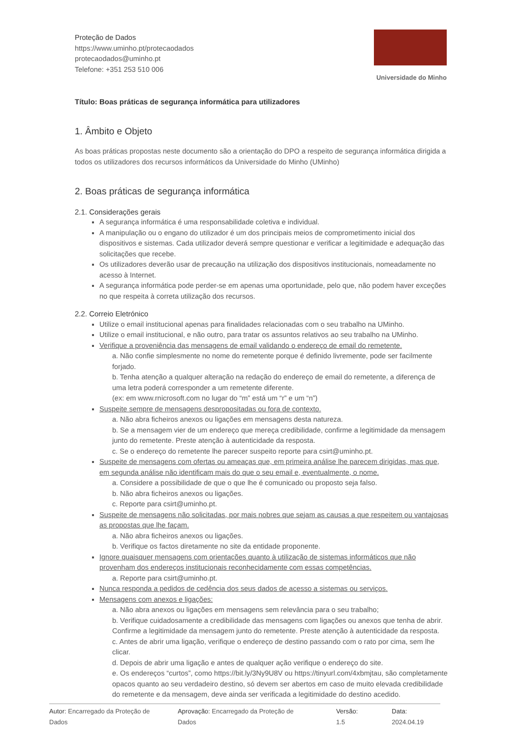Proteção de Dados
https://www.uminho.pt/protecaodados
protecaodados@uminho.pt
Telefone: +351 253 510 006
Universidade do Minho
Título: Boas práticas de segurança informática para utilizadores
1. Âmbito e Objeto
As boas práticas propostas neste documento são a orientação do DPO a respeito de segurança informática dirigida a todos os utilizadores dos recursos informáticos da Universidade do Minho (UMinho)
2. Boas práticas de segurança informática
2.1. Considerações gerais
A segurança informática é uma responsabilidade coletiva e individual.
A manipulação ou o engano do utilizador é um dos principais meios de comprometimento inicial dos dispositivos e sistemas. Cada utilizador deverá sempre questionar e verificar a legitimidade e adequação das solicitações que recebe.
Os utilizadores deverão usar de precaução na utilização dos dispositivos institucionais, nomeadamente no acesso à Internet.
A segurança informática pode perder-se em apenas uma oportunidade, pelo que, não podem haver exceções no que respeita à correta utilização dos recursos.
2.2. Correio Eletrónico
Utilize o email institucional apenas para finalidades relacionadas com o seu trabalho na UMinho.
Utilize o email institucional, e não outro, para tratar os assuntos relativos ao seu trabalho na UMinho.
Verifique a proveniência das mensagens de email validando o endereço de email do remetente.
a. Não confie simplesmente no nome do remetente porque é definido livremente, pode ser facilmente forjado.
b. Tenha atenção a qualquer alteração na redação do endereço de email do remetente, a diferença de uma letra poderá corresponder a um remetente diferente.
(ex: em www.rnicrosoft.com no lugar do “m” está um “r” e um “n”)
Suspeite sempre de mensagens despropositadas ou fora de contexto.
a. Não abra ficheiros anexos ou ligações em mensagens desta natureza.
b. Se a mensagem vier de um endereço que mereça credibilidade, confirme a legitimidade da mensagem junto do remetente. Preste atenção à autenticidade da resposta.
c. Se o endereço do remetente lhe parecer suspeito reporte para csirt@uminho.pt.
Suspeite de mensagens com ofertas ou ameaças que, em primeira análise lhe parecem dirigidas, mas que, em segunda análise não identificam mais do que o seu email e, eventualmente, o nome.
a. Considere a possibilidade de que o que lhe é comunicado ou proposto seja falso.
b. Não abra ficheiros anexos ou ligações.
c. Reporte para csirt@uminho.pt.
Suspeite de mensagens não solicitadas, por mais nobres que sejam as causas a que respeitem ou vantajosas as propostas que lhe façam.
a. Não abra ficheiros anexos ou ligações.
b. Verifique os factos diretamente no site da entidade proponente.
Ignore quaisquer mensagens com orientações quanto à utilização de sistemas informáticos que não provenham dos endereços institucionais reconhecidamente com essas competências.
a. Reporte para csirt@uminho.pt.
Nunca responda a pedidos de cedência dos seus dados de acesso a sistemas ou serviços.
Mensagens com anexos e ligações:
a. Não abra anexos ou ligações em mensagens sem relevância para o seu trabalho;
b. Verifique cuidadosamente a credibilidade das mensagens com ligações ou anexos que tenha de abrir. Confirme a legitimidade da mensagem junto do remetente. Preste atenção à autenticidade da resposta.
c. Antes de abrir uma ligação, verifique o endereço de destino passando com o rato por cima, sem lhe clicar.
d. Depois de abrir uma ligação e antes de qualquer ação verifique o endereço do site.
e. Os endereços “curtos”, como https://bit.ly/3Ny9U8V ou https://tinyurl.com/4xbmjtau, são completamente opacos quanto ao seu verdadeiro destino, só devem ser abertos em caso de muito elevada credibilidade do remetente e da mensagem, deve ainda ser verificada a legitimidade do destino acedido.
Autor: Encarregado da Proteção de Dados Aprovação: Encarregado da Proteção de Dados Versão: 1.5 Data: 2024.04.19